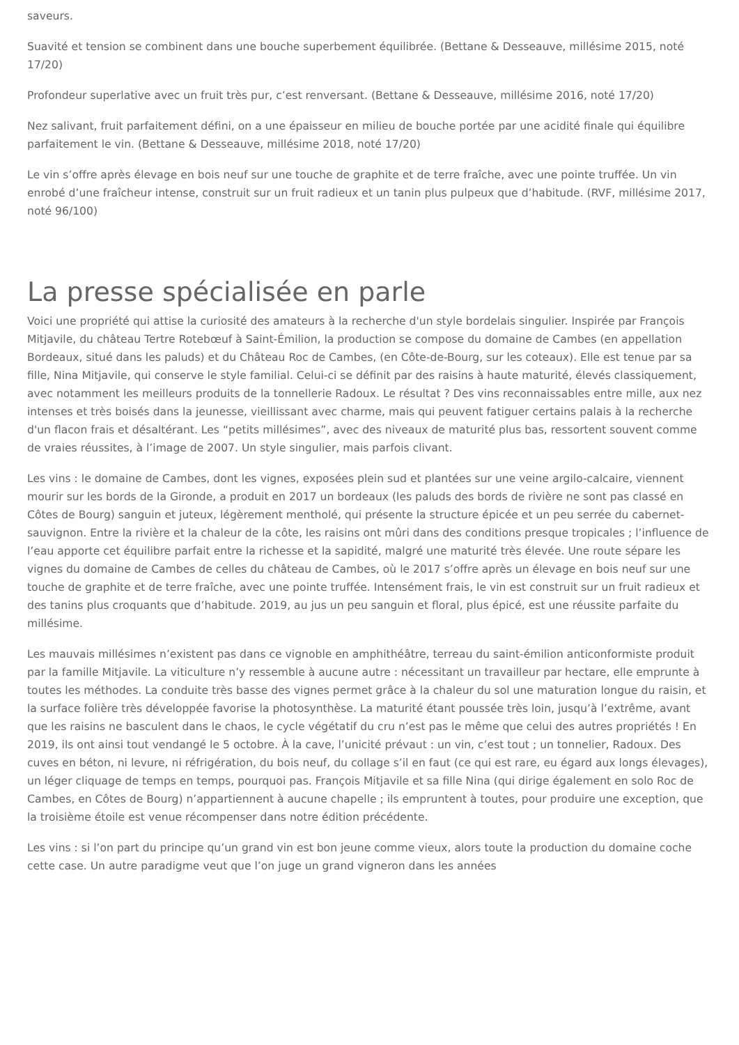saveurs.
Suavité et tension se combinent dans une bouche superbement équilibrée. (Bettane & Desseauve, millésime 2015, noté 17/20)
Profondeur superlative avec un fruit très pur, c’est renversant. (Bettane & Desseauve, millésime 2016, noté 17/20)
Nez salivant, fruit parfaitement défini, on a une épaisseur en milieu de bouche portée par une acidité finale qui équilibre parfaitement le vin. (Bettane & Desseauve, millésime 2018, noté 17/20)
Le vin s’offre après élevage en bois neuf sur une touche de graphite et de terre fraîche, avec une pointe truffée. Un vin enrobé d’une fraîcheur intense, construit sur un fruit radieux et un tanin plus pulpeux que d’habitude. (RVF, millésime 2017, noté 96/100)
La presse spécialisée en parle
Voici une propriété qui attise la curiosité des amateurs à la recherche d'un style bordelais singulier. Inspirée par François Mitjavile, du château Tertre Rotebœuf à Saint-Émilion, la production se compose du domaine de Cambes (en appellation Bordeaux, situé dans les paluds) et du Château Roc de Cambes, (en Côte-de-Bourg, sur les coteaux). Elle est tenue par sa fille, Nina Mitjavile, qui conserve le style familial. Celui-ci se définit par des raisins à haute maturité, élevés classiquement, avec notamment les meilleurs produits de la tonnellerie Radoux. Le résultat ? Des vins reconnaissables entre mille, aux nez intenses et très boisés dans la jeunesse, vieillissant avec charme, mais qui peuvent fatiguer certains palais à la recherche d'un flacon frais et désaltérant. Les “petits millésimes”, avec des niveaux de maturité plus bas, ressortent souvent comme de vraies réussites, à l’image de 2007. Un style singulier, mais parfois clivant.
Les vins : le domaine de Cambes, dont les vignes, exposées plein sud et plantées sur une veine argilo-calcaire, viennent mourir sur les bords de la Gironde, a produit en 2017 un bordeaux (les paluds des bords de rivière ne sont pas classé en Côtes de Bourg) sanguin et juteux, légèrement mentholé, qui présente la structure épicée et un peu serrée du cabernet-sauvignon. Entre la rivière et la chaleur de la côte, les raisins ont mûri dans des conditions presque tropicales ; l’influence de l’eau apporte cet équilibre parfait entre la richesse et la sapidité, malgré une maturité très élevée. Une route sépare les vignes du domaine de Cambes de celles du château de Cambes, où le 2017 s’offre après un élevage en bois neuf sur une touche de graphite et de terre fraîche, avec une pointe truffée. Intensément frais, le vin est construit sur un fruit radieux et des tanins plus croquants que d’habitude. 2019, au jus un peu sanguin et floral, plus épicé, est une réussite parfaite du millésime.
Les mauvais millésimes n’existent pas dans ce vignoble en amphithéâtre, terreau du saint-émilion anticonformiste produit par la famille Mitjavile. La viticulture n’y ressemble à aucune autre : nécessitant un travailleur par hectare, elle emprunte à toutes les méthodes. La conduite très basse des vignes permet grâce à la chaleur du sol une maturation longue du raisin, et la surface folière très développée favorise la photosynthèse. La maturité étant poussée très loin, jusqu’à l’extrême, avant que les raisins ne basculent dans le chaos, le cycle végétatif du cru n’est pas le même que celui des autres propriétés ! En 2019, ils ont ainsi tout vendangé le 5 octobre. À la cave, l’unicité prévaut : un vin, c’est tout ; un tonnelier, Radoux. Des cuves en béton, ni levure, ni réfrigération, du bois neuf, du collage s’il en faut (ce qui est rare, eu égard aux longs élevages), un léger cliquage de temps en temps, pourquoi pas. François Mitjavile et sa fille Nina (qui dirige également en solo Roc de Cambes, en Côtes de Bourg) n’appartiennent à aucune chapelle ; ils empruntent à toutes, pour produire une exception, que la troisième étoile est venue récompenser dans notre édition précédente.
Les vins : si l’on part du principe qu’un grand vin est bon jeune comme vieux, alors toute la production du domaine coche cette case. Un autre paradigme veut que l’on juge un grand vigneron dans les années